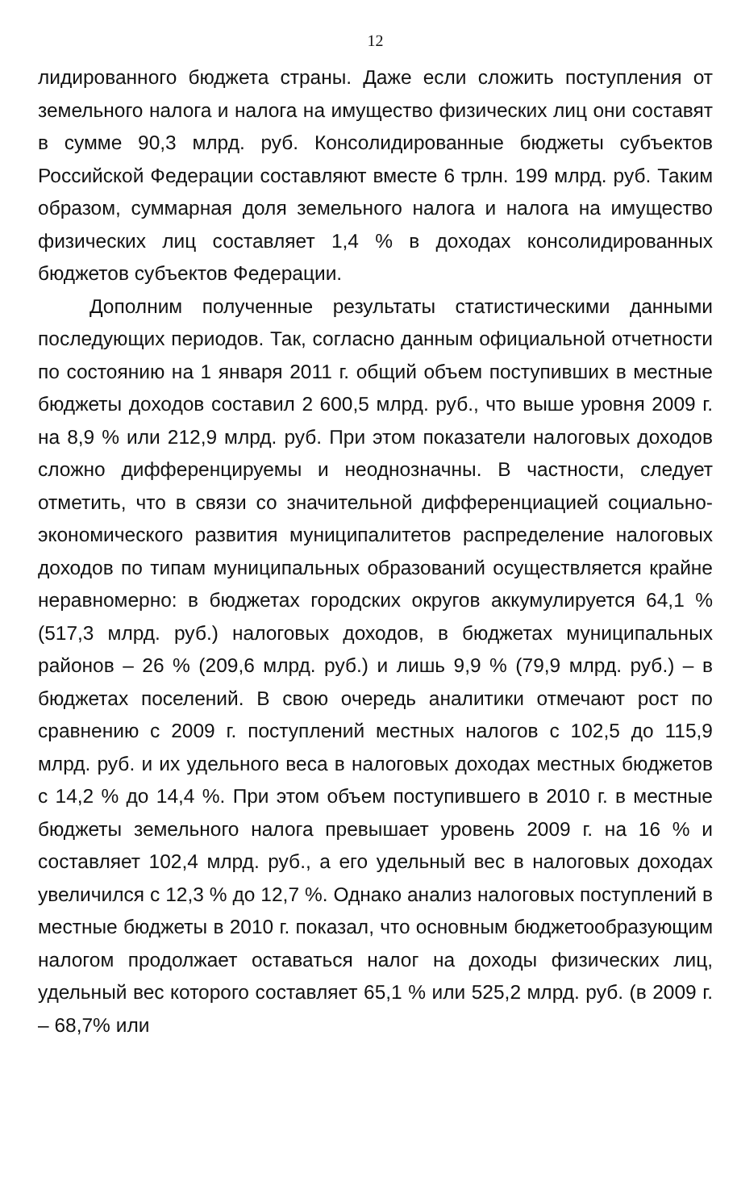12
лидированного бюджета страны. Даже если сложить поступления от земельного налога и налога на имущество физических лиц они составят в сумме 90,3 млрд. руб. Консолидированные бюджеты субъектов Российской Федерации составляют вместе 6 трлн. 199 млрд. руб. Таким образом, суммарная доля земельного налога и налога на имущество физических лиц составляет 1,4 % в доходах консолидированных бюджетов субъектов Федерации.
Дополним полученные результаты статистическими данными последующих периодов. Так, согласно данным официальной отчетности по состоянию на 1 января 2011 г. общий объем поступивших в местные бюджеты доходов составил 2 600,5 млрд. руб., что выше уровня 2009 г. на 8,9 % или 212,9 млрд. руб. При этом показатели налоговых доходов сложно дифференцируемы и неоднозначны. В частности, следует отметить, что в связи со значительной дифференциацией социально-экономического развития муниципалитетов распределение налоговых доходов по типам муниципальных образований осуществляется крайне неравномерно: в бюджетах городских округов аккумулируется 64,1 % (517,3 млрд. руб.) налоговых доходов, в бюджетах муниципальных районов – 26 % (209,6 млрд. руб.) и лишь 9,9 % (79,9 млрд. руб.) – в бюджетах поселений. В свою очередь аналитики отмечают рост по сравнению с 2009 г. поступлений местных налогов с 102,5 до 115,9 млрд. руб. и их удельного веса в налоговых доходах местных бюджетов с 14,2 % до 14,4 %. При этом объем поступившего в 2010 г. в местные бюджеты земельного налога превышает уровень 2009 г. на 16 % и составляет 102,4 млрд. руб., а его удельный вес в налоговых доходах увеличился с 12,3 % до 12,7 %. Однако анализ налоговых поступлений в местные бюджеты в 2010 г. показал, что основным бюджетообразующим налогом продолжает оставаться налог на доходы физических лиц, удельный вес которого составляет 65,1 % или 525,2 млрд. руб. (в 2009 г. – 68,7% или